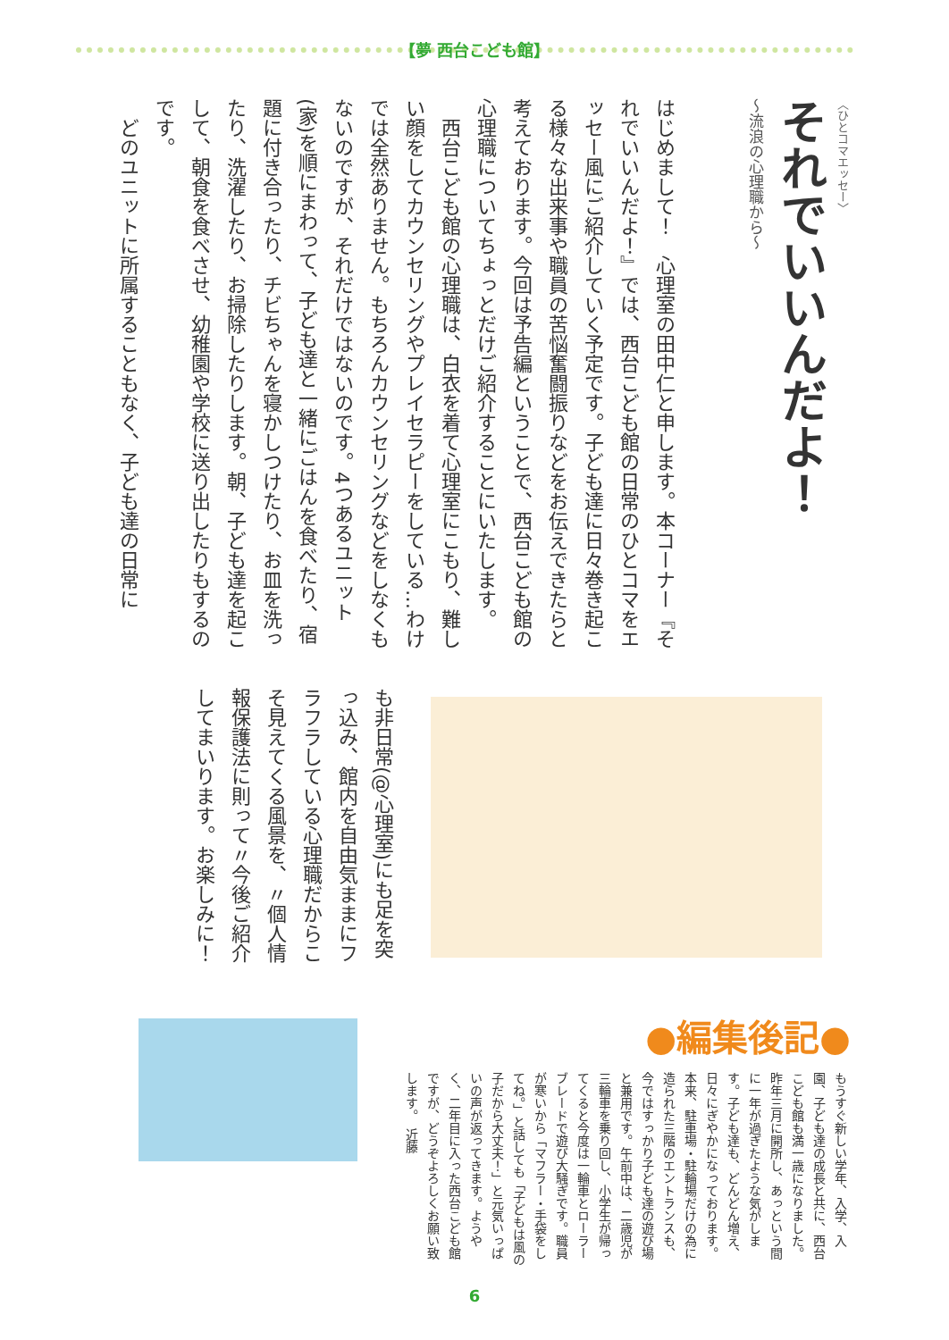【夢 西台こども館】
〈ひとコマエッセー〉
それでいいんだよ！
～流浪の心理職から～
はじめまして！　心理室の田中仁と申します。本コーナー『それでいいんだよ！』では、西台こども館の日常のひとコマをエッセー風にご紹介していく予定です。子ども達に日々巻き起こる様々な出来事や職員の苦悩奮闘振りなどをお伝えできたらと考えております。今回は予告編ということで、西台こども館の心理職についてちょっとだけご紹介することにいたします。
　西台こども館の心理職は、白衣を着て心理室にこもり、難しい顔をしてカウンセリングやプレイセラピーをしている…わけでは全然ありません。もちろんカウンセリングなどをしなくもないのですが、それだけではないのです。4つあるユニット(家)を順にまわって、子ども達と一緒にごはんを食べたり、宿題に付き合ったり、チビちゃんを寝かしつけたり、お皿を洗ったり、洗濯したり、お掃除したりします。朝、子ども達を起こして、朝食を食べさせ、幼稚園や学校に送り出したりもするのです。
　どのユニットに所属することもなく、子ども達の日常に
も非日常(@心理室)にも足を突っ込み、館内を自由気ままにフラフラしている心理職だからこそ見えてくる風景を、〃個人情報保護法に則って〃今後ご紹介してまいります。お楽しみに！
●編集後記●
もうすぐ新しい学年、入学、入園、子ども達の成長と共に、西台こども館も満一歳になりました。昨年三月に開所し、あっという間に一年が過ぎたような気がします。子ども達も、どんどん増え、日々にぎやかになっております。本来、駐車場・駐輪場だけの為に造られた三階のエントランスも、今ではすっかり子ども達の遊び場と兼用です。午前中は、二歳児が三輪車を乗り回し、小学生が帰ってくると今度は一輪車とローラーブレードで遊び大騒ぎです。職員が寒いから「マフラー・手袋をしてね。」と話しても「子どもは風の子だから大丈夫！」と元気いっぱいの声が返ってきます。ようやく、二年目に入った西台こども館ですが、どうぞよろしくお願い致します。　近藤
6